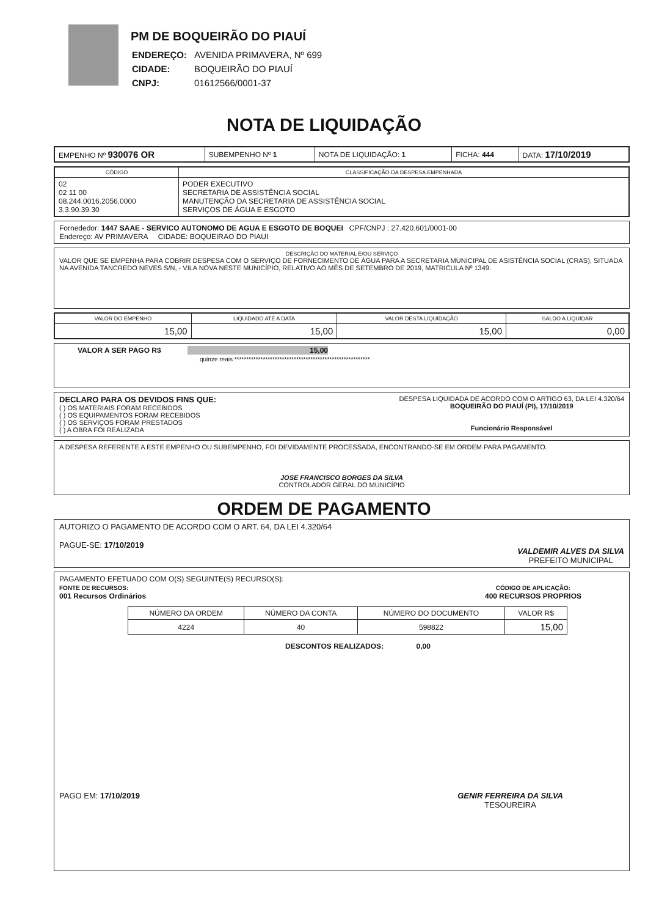PM DE BOQUEIRÃO DO PIAUÍ
| ENDEREÇO: | AVENIDA PRIMAVERA, Nº 699 |
| CIDADE: | BOQUEIRÃO DO PIAUÍ |
| CNPJ: | 01612566/0001-37 |
NOTA DE LIQUIDAÇÃO
| EMPENHO Nº 930076 OR | SUBEMPENHO Nº 1 | NOTA DE LIQUIDAÇÃO: 1 | FICHA: 444 | DATA: 17/10/2019 |
| CÓDIGO | CLASSIFICAÇÃO DA DESPESA EMPENHADA |
| --- | --- |
| 02 02 11 00 08.244.0016.2056.0000 3.3.90.39.30 | PODER EXECUTIVO SECRETARIA DE ASSISTÊNCIA SOCIAL MANUTENÇÃO DA SECRETARIA DE ASSISTÊNCIA SOCIAL SERVIÇOS DE ÁGUA E ESGOTO |
Fornededor: 1447 SAAE - SERVICO AUTONOMO DE AGUA E ESGOTO DE BOQUEI CPF/CNPJ : 27.420.601/0001-00
Endereço: AV PRIMAVERA CIDADE: BOQUEIRAO DO PIAUI
DESCRIÇÃO DO MATERIAL E/OU SERVIÇO
VALOR QUE SE EMPENHA PARA COBRIR DESPESA COM O SERVIÇO DE FORNECIMENTO DE ÁGUA PARA A SECRETARIA MUNICIPAL DE ASISTÊNCIA SOCIAL (CRAS), SITUADA NA AVENIDA TANCREDO NEVES S/N, - VILA NOVA NESTE MUNICÍPIO, RELATIVO AO MÊS DE SETEMBRO DE 2019, MATRICULA Nº 1349.
| VALOR DO EMPENHO | LIQUIDADO ATÉ A DATA | VALOR DESTA LIQUIDAÇÃO | SALDO A LIQUIDAR |
| --- | --- | --- | --- |
| 15,00 | 15,00 | 15,00 | 0,00 |
VALOR A SER PAGO R$ 15,00
quinze reais *********************************************************
DECLARO PARA OS DEVIDOS FINS QUE:
( ) OS MATERIAIS FORAM RECEBIDOS
( ) OS EQUIPAMENTOS FORAM RECEBIDOS
( ) OS SERVIÇOS FORAM PRESTADOS
( ) A OBRA FOI REALIZADA
DESPESA LIQUIDADA DE ACORDO COM O ARTIGO 63, DA LEI 4.320/64
BOQUEIRÃO DO PIAUÍ (PI), 17/10/2019
Funcionário Responsável
A DESPESA REFERENTE A ESTE EMPENHO OU SUBEMPENHO, FOI DEVIDAMENTE PROCESSADA, ENCONTRANDO-SE EM ORDEM PARA PAGAMENTO.
JOSE FRANCISCO BORGES DA SILVA
CONTROLADOR GERAL DO MUNICÍPIO
ORDEM DE PAGAMENTO
AUTORIZO O PAGAMENTO DE ACORDO COM O ART. 64, DA LEI 4.320/64
PAGUE-SE: 17/10/2019
VALDEMIR ALVES DA SILVA
PREFEITO MUNICIPAL
PAGAMENTO EFETUADO COM O(S) SEGUINTE(S) RECURSO(S):
FONTE DE RECURSOS:
001 Recursos Ordinários
CÓDIGO DE APLICAÇÃO:
400 RECURSOS PROPRIOS
| NÚMERO DA ORDEM | NÚMERO DA CONTA | NÚMERO DO DOCUMENTO | VALOR R$ |
| --- | --- | --- | --- |
| 4224 | 40 | 598822 | 15,00 |
DESCONTOS REALIZADOS: 0,00
PAGO EM: 17/10/2019 GENIR FERREIRA DA SILVA
TESOUREIRA